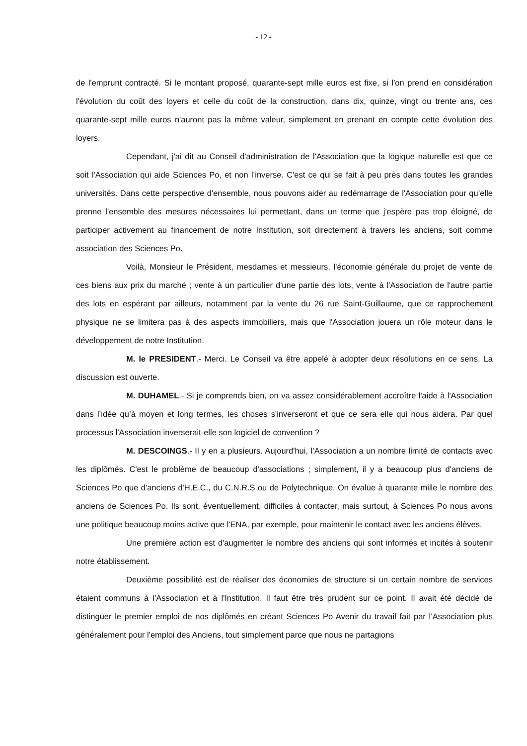- 12 -
de l'emprunt contracté. Si le montant proposé, quarante-sept mille euros est fixe, si l'on prend en considération l'évolution du coût des loyers et celle du coût de la construction, dans dix, quinze, vingt ou trente ans, ces quarante-sept mille euros n'auront pas la même valeur, simplement en prenant en compte cette évolution des loyers.
Cependant, j'ai dit au Conseil d'administration de l'Association que la logique naturelle est que ce soit l'Association qui aide Sciences Po, et non l’inverse. C'est ce qui se fait à peu près dans toutes les grandes universités. Dans cette perspective d'ensemble, nous pouvons aider au redémarrage de l'Association pour qu’elle prenne l'ensemble des mesures nécessaires lui permettant, dans un terme que j'espère pas trop éloigné, de participer activement au financement de notre Institution, soit directement à travers les anciens, soit comme association des Sciences Po.
Voilà, Monsieur le Président, mesdames et messieurs, l'économie générale du projet de vente de ces biens aux prix du marché ; vente à un particulier d'une partie des lots, vente à l'Association de l'autre partie des lots en espérant par ailleurs, notamment par la vente du 26 rue Saint-Guillaume, que ce rapprochement physique ne se limitera pas à des aspects immobiliers, mais que l'Association jouera un rôle moteur dans le développement de notre Institution.
M. le PRESIDENT.- Merci. Le Conseil va être appelé à adopter deux résolutions en ce sens. La discussion est ouverte.
M. DUHAMEL.- Si je comprends bien, on va assez considérablement accroître l'aide à l'Association dans l’idée qu’à moyen et long termes, les choses s'inverseront et que ce sera elle qui nous aidera. Par quel processus l'Association inverserait-elle son logiciel de convention ?
M. DESCOINGS.- Il y en a plusieurs. Aujourd'hui, l’Association a un nombre limité de contacts avec les diplômés. C'est le problème de beaucoup d'associations ; simplement, il y a beaucoup plus d'anciens de Sciences Po que d'anciens d'H.E.C., du C.N.R.S ou de Polytechnique. On évalue à quarante mille le nombre des anciens de Sciences Po. Ils sont, éventuellement, difficiles à contacter, mais surtout, à Sciences Po nous avons une politique beaucoup moins active que l'ENA, par exemple, pour maintenir le contact avec les anciens élèves.
Une première action est d'augmenter le nombre des anciens qui sont informés et incités à soutenir notre établissement.
Deuxième possibilité est de réaliser des économies de structure si un certain nombre de services étaient communs à l’Association et à l'Institution. Il faut être très prudent sur ce point. Il avait été décidé de distinguer le premier emploi de nos diplômés en créant Sciences Po Avenir du travail fait par l’Association plus généralement pour l'emploi des Anciens, tout simplement parce que nous ne partagions